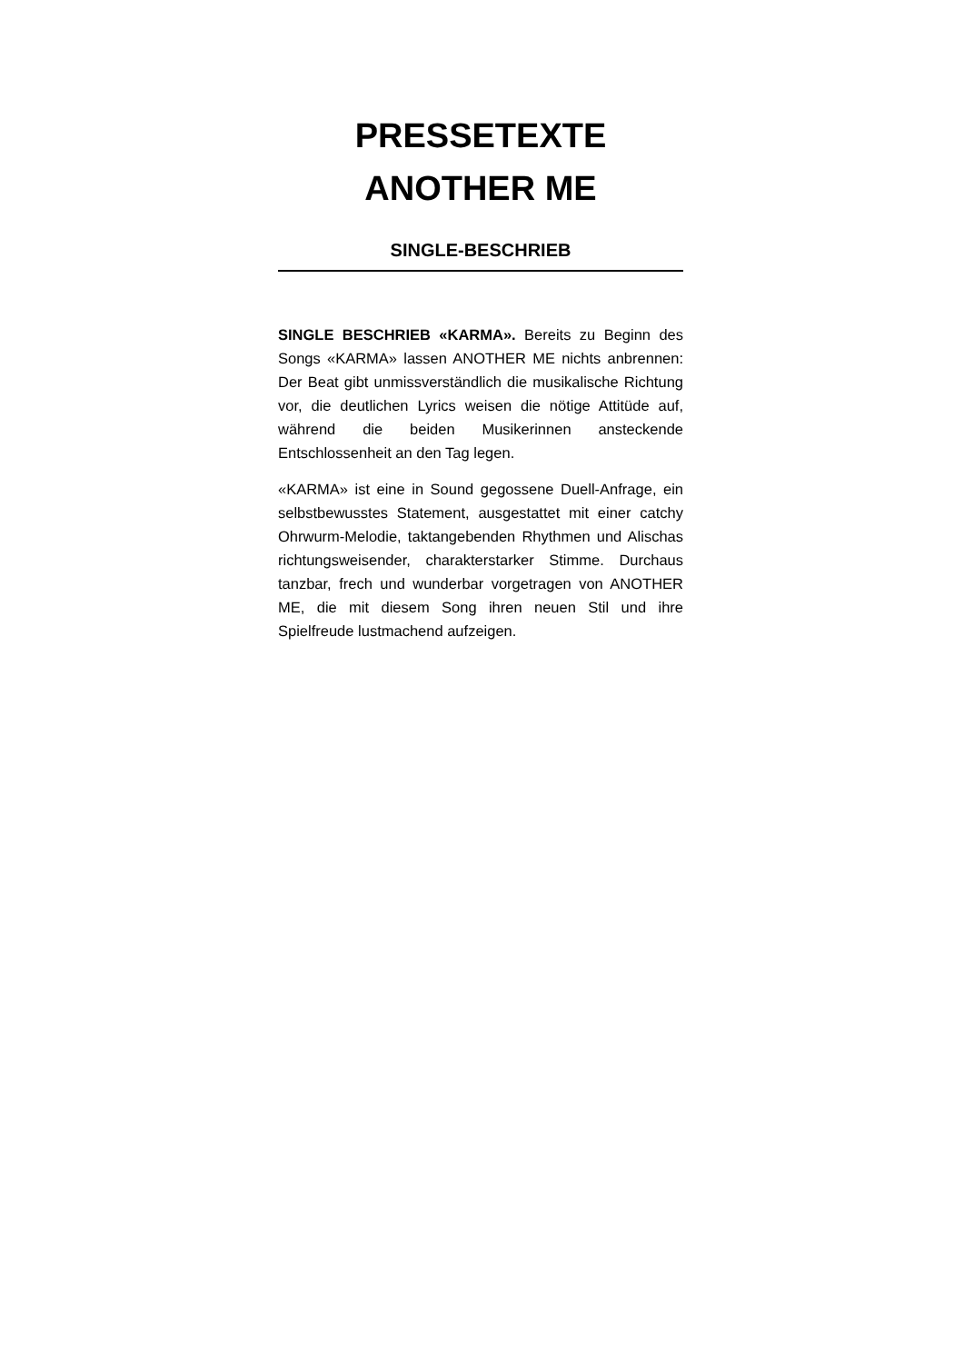PRESSETEXTE
ANOTHER ME
SINGLE-BESCHRIEB
SINGLE BESCHRIEB «KARMA». Bereits zu Beginn des Songs «KARMA» lassen ANOTHER ME nichts anbrennen: Der Beat gibt unmissverständlich die musikalische Richtung vor, die deutlichen Lyrics weisen die nötige Attitüde auf, während die beiden Musikerinnen ansteckende Entschlossenheit an den Tag legen.
«KARMA» ist eine in Sound gegossene Duell-Anfrage, ein selbstbewusstes Statement, ausgestattet mit einer catchy Ohrwurm-Melodie, taktangebenden Rhythmen und Alischas richtungsweisender, charakterstarker Stimme. Durchaus tanzbar, frech und wunderbar vorgetragen von ANOTHER ME, die mit diesem Song ihren neuen Stil und ihre Spielfreude lustmachend aufzeigen.